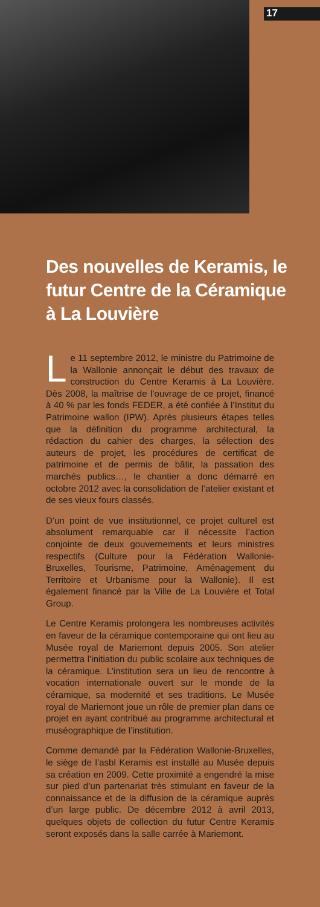17
Des nouvelles de Keramis, le futur Centre de la Céramique à La Louvière
Le 11 septembre 2012, le ministre du Patrimoine de la Wallonie annonçait le début des travaux de construction du Centre Keramis à La Louvière. Dès 2008, la maîtrise de l’ouvrage de ce projet, financé à 40 % par les fonds FEDER, a été confiée à l’Institut du Patrimoine wallon (IPW). Après plusieurs étapes telles que la définition du programme architectural, la rédaction du cahier des charges, la sélection des auteurs de projet, les procédures de certificat de patrimoine et de permis de bâtir, la passation des marchés publics…, le chantier a donc démarré en octobre 2012 avec la consolidation de l’atelier existant et de ses vieux fours classés.
D’un point de vue institutionnel, ce projet culturel est absolument remarquable car il nécessite l’action conjointe de deux gouvernements et leurs ministres respectifs (Culture pour la Fédération Wallonie-Bruxelles, Tourisme, Patrimoine, Aménagement du Territoire et Urbanisme pour la Wallonie). Il est également financé par la Ville de La Louvière et Total Group.
Le Centre Keramis prolongera les nombreuses activités en faveur de la céramique contemporaine qui ont lieu au Musée royal de Mariemont depuis 2005. Son atelier permettra l’initiation du public scolaire aux techniques de la céramique. L’institution sera un lieu de rencontre à vocation internationale ouvert sur le monde de la céramique, sa modernité et ses traditions. Le Musée royal de Mariemont joue un rôle de premier plan dans ce projet en ayant contribué au programme architectural et muséographique de l’institution.
Comme demandé par la Fédération Wallonie-Bruxelles, le siège de l’asbl Keramis est installé au Musée depuis sa création en 2009. Cette proximité a engendré la mise sur pied d’un partenariat très stimulant en faveur de la connaissance et de la diffusion de la céramique auprès d’un large public. De décembre 2012 à avril 2013, quelques objets de collection du futur Centre Keramis seront exposés dans la salle carrée à Mariemont.